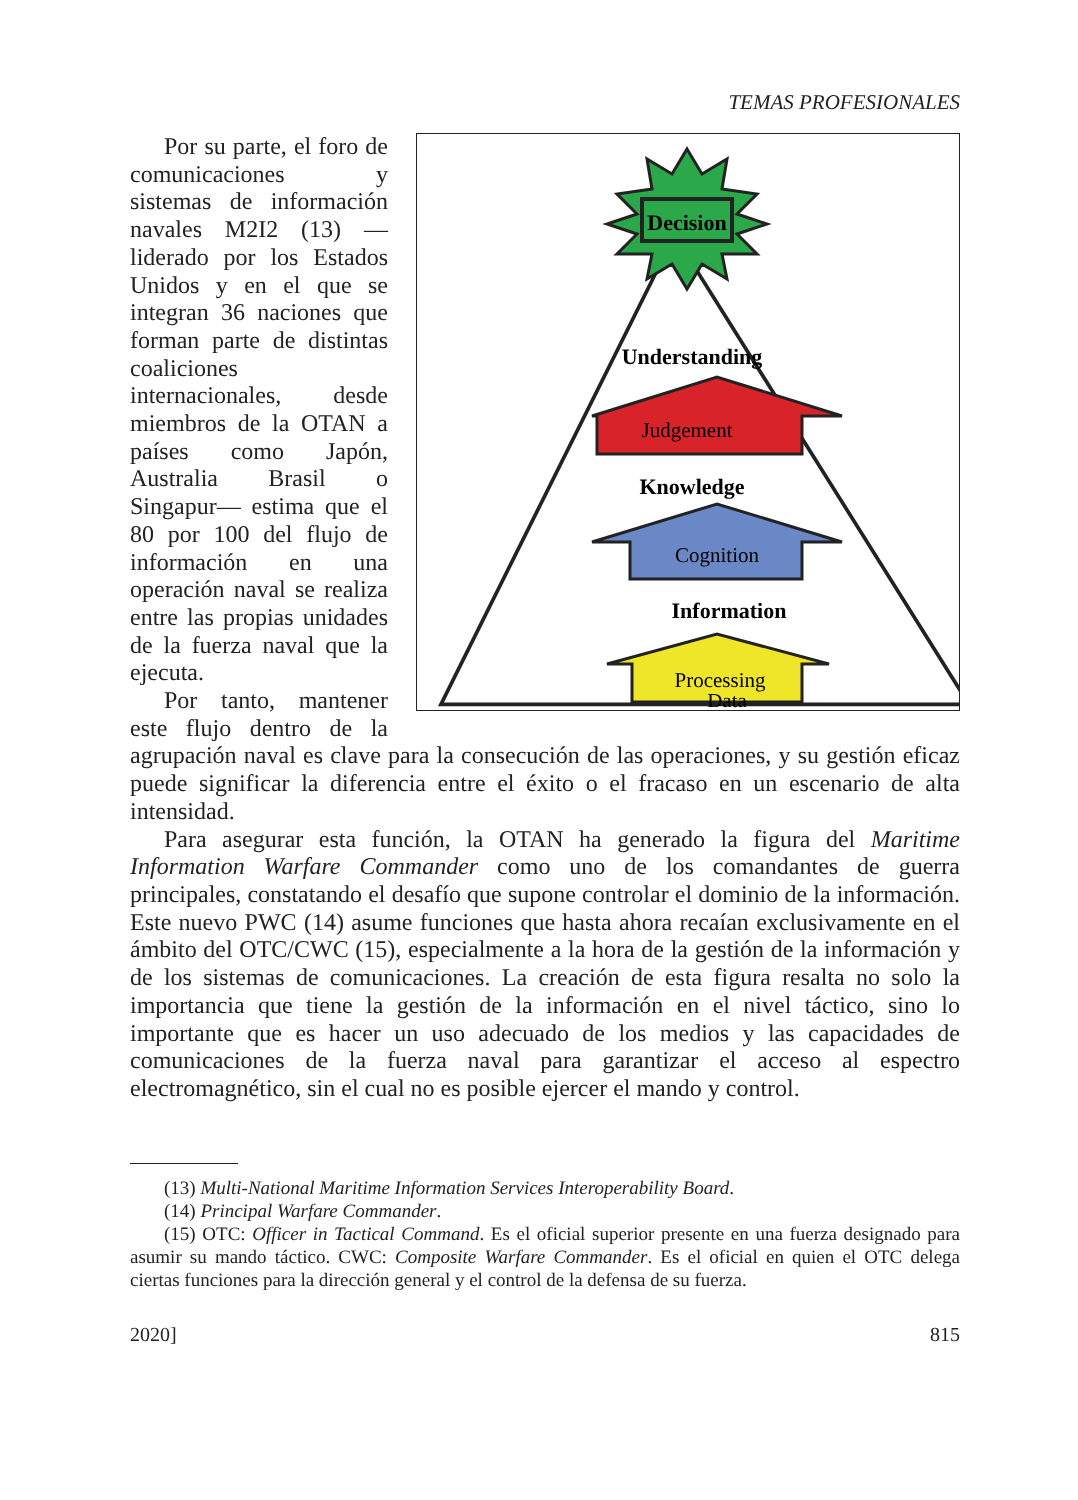TEMAS PROFESIONALES
Decision
Understanding
Judgement
Knowledge
Cognition
Information
Processing
Data
Por su parte, el foro de comunicaciones y sistemas de información navales M2I2 (13) —liderado por los Estados Unidos y en el que se integran 36 naciones que forman parte de distintas coaliciones internacionales, desde miembros de la OTAN a países como Japón, Australia Brasil o Singapur— estima que el 80 por 100 del flujo de información en una operación naval se realiza entre las propias unidades de la fuerza naval que la ejecuta.
Por tanto, mantener este flujo dentro de la agrupación naval es clave para la consecución de las operaciones, y su gestión eficaz puede significar la diferencia entre el éxito o el fracaso en un escenario de alta intensidad.
Para asegurar esta función, la OTAN ha generado la figura del Maritime Information Warfare Commander como uno de los comandantes de guerra principales, constatando el desafío que supone controlar el dominio de la información. Este nuevo PWC (14) asume funciones que hasta ahora recaían exclusivamente en el ámbito del OTC/CWC (15), especialmente a la hora de la gestión de la información y de los sistemas de comunicaciones. La creación de esta figura resalta no solo la importancia que tiene la gestión de la información en el nivel táctico, sino lo importante que es hacer un uso adecuado de los medios y las capacidades de comunicaciones de la fuerza naval para garantizar el acceso al espectro electromagnético, sin el cual no es posible ejercer el mando y control.
(13) Multi-National Maritime Information Services Interoperability Board.
(14) Principal Warfare Commander.
(15) OTC: Officer in Tactical Command. Es el oficial superior presente en una fuerza designado para asumir su mando táctico. CWC: Composite Warfare Commander. Es el oficial en quien el OTC delega ciertas funciones para la dirección general y el control de la defensa de su fuerza.
2020] 815